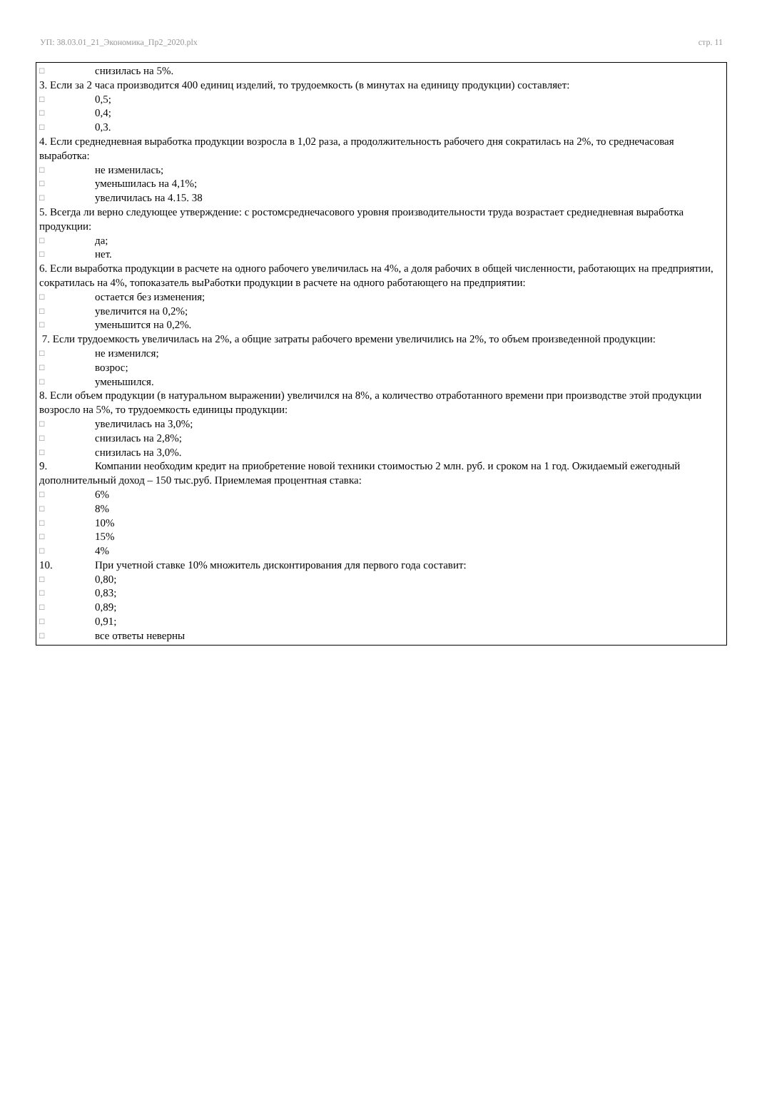УП: 38.03.01_21_Экономика_Пр2_2020.plx стр. 11
□ снизилась на 5%.
3. Если за 2 часа производится 400 единиц изделий, то трудоемкость (в минутах на единицу продукции) составляет:
□ 0,5;
□ 0,4;
□ 0,3.
4. Если среднедневная выработка продукции возросла в 1,02 раза, а продолжительность рабочего дня сократилась на 2%, то среднечасовая выработка:
□ не изменилась;
□ уменьшилась на 4,1%;
□ увеличилась на 4.15. 38
5. Всегда ли верно следующее утверждение: с ростомсреднечасового уровня производительности труда возрастает среднедневная выработка продукции:
□ да;
□ нет.
6. Если выработка продукции в расчете на одного рабочего увеличилась на 4%, а доля рабочих в общей численности, работающих на предприятии, сократилась на 4%, топоказатель выРаботки продукции в расчете на одного работающего на предприятии:
□ остается без изменения;
□ увеличится на 0,2%;
□ уменьшится на 0,2%.
7. Если трудоемкость увеличилась на 2%, а общие затраты рабочего времени увеличились на 2%, то объем произведенной продукции:
□ не изменился;
□ возрос;
□ уменьшился.
8. Если объем продукции (в натуральном выражении) увеличился на 8%, а количество отработанного времени при производстве этой продукции возросло на 5%, то трудоемкость единицы продукции:
□ увеличилась на 3,0%;
□ снизилась на 2,8%;
□ снизилась на 3,0%.
9. Компании необходим кредит на приобретение новой техники стоимостью 2 млн. руб. и сроком на 1 год. Ожидаемый ежегодный дополнительный доход – 150 тыс.руб. Приемлемая процентная ставка:
□ 6%
□ 8%
□ 10%
□ 15%
□ 4%
10. При учетной ставке 10% множитель дисконтирования для первого года составит:
□ 0,80;
□ 0,83;
□ 0,89;
□ 0,91;
□ все ответы неверны